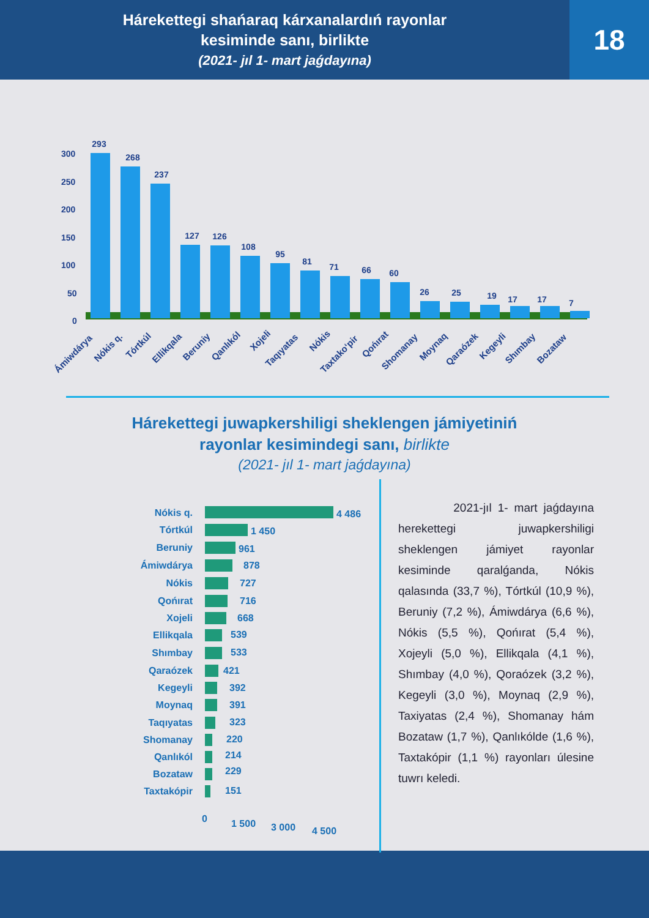Hárekettegi shańaraq kárxanalardıń rayonlar
kesiminde sanı, birlikte
(2021- jıl 1- mart jaǵdayına)
18
300
250
200
150
100
50
0
293
268
237
127
126
108
95
81
71
66
60
26
25
19
17
17
7
Ámiwdárya
Nókis q.
Tórtkúl
Ellikqala
Beruniy
Qanlıkól
Xojeli
Taqıyatas
Nókis
Taxtako‘pir
Qońırat
Shomanay
Moynaq
Qaraózek
Kegeyli
Shımbay
Bozataw
Hárekettegi juwapkershiligi sheklengen jámiyetiniń
rayonlar kesimindegi sanı, birlikte
(2021- jıl 1- mart jaǵdayına)
Nókis q.
Tórtkúl
Beruniy
Ámiwdárya
Nókis
Qońırat
Xojeli
Ellikqala
Shımbay
Qaraózek
Kegeyli
Moynaq
Taqıyatas
Shomanay
Qanlıkól
Bozataw
Taxtakópir
4 486
1 450
961
878
727
716
668
539
533
421
392
391
323
220
214
229
151
0
1 500
3 000
4 500
2021-jıl 1- mart jaǵdayına herekettegi juwapkershiligi sheklengen jámiyet rayonlar kesiminde qaralǵanda, Nókis qalasında (33,7 %), Tórtkúl (10,9 %), Beruniy (7,2 %), Ámiwdárya (6,6 %), Nókis (5,5 %), Qońırat (5,4 %), Xojeyli (5,0 %), Ellikqala (4,1 %), Shımbay (4,0 %), Qoraózek (3,2 %), Kegeyli (3,0 %), Moynaq (2,9 %), Taxiyatas (2,4 %), Shomanay hám Bozataw (1,7 %), Qanlıkólde (1,6 %), Taxtakópir (1,1 %) rayonları úlesine tuwrı keledi.